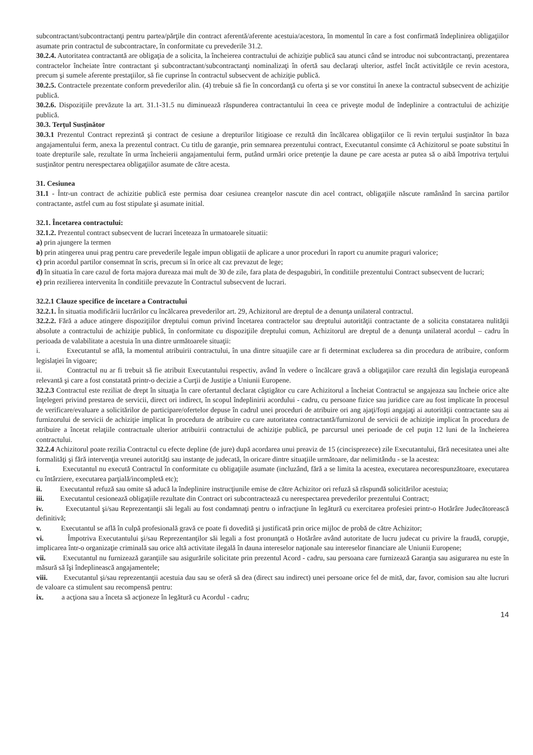subcontractant/subcontractanţi pentru partea/părţile din contract aferentă/aferente acestuia/acestora, în momentul în care a fost confirmată îndeplinirea obligaţiilor asumate prin contractul de subcontractare, în conformitate cu prevederile 31.2.
30.2.4. Autoritatea contractantă are obligaţia de a solicita, la încheierea contractului de achiziţie publică sau atunci când se introduc noi subcontractanţi, prezentarea contractelor încheiate între contractant şi subcontractant/subcontractanţi nominalizaţi în ofertă sau declaraţi ulterior, astfel încât activităţile ce revin acestora, precum şi sumele aferente prestaţiilor, să fie cuprinse în contractul subsecvent de achiziţie publică.
30.2.5. Contractele prezentate conform prevederilor alin. (4) trebuie să fie în concordanţă cu oferta şi se vor constitui în anexe la contractul subsecvent de achiziţie publică.
30.2.6. Dispoziţiile prevăzute la art. 31.1-31.5 nu diminuează răspunderea contractantului în ceea ce priveşte modul de îndeplinire a contractului de achiziţie publică.
30.3. Terţul Susţinător
30.3.1 Prezentul Contract reprezintă şi contract de cesiune a drepturilor litigioase ce rezultă din încălcarea obligaţiilor ce îi revin terţului susţinător în baza angajamentului ferm, anexa la prezentul contract. Cu titlu de garanţie, prin semnarea prezentului contract, Executantul consimte că Achizitorul se poate substitui în toate drepturile sale, rezultate în urma încheierii angajamentului ferm, putând urmări orice pretenţie la daune pe care acesta ar putea să o aibă împotriva terţului susţinător pentru nerespectarea obligaţiilor asumate de către acesta.
31. Cesiunea
31.1 - Într-un contract de achizitie publică este permisa doar cesiunea creanţelor nascute din acel contract, obligaţiile născute ramânând în sarcina partilor contractante, astfel cum au fost stipulate şi asumate initial.
32.1. Încetarea contractului:
32.1.2. Prezentul contract subsecvent de lucrari înceteaza în urmatoarele situatii:
a) prin ajungere la termen
b) prin atingerea unui prag pentru care prevederile legale impun obligatii de aplicare a unor proceduri în raport cu anumite praguri valorice;
c) prin acordul partilor consemnat în scris, precum si în orice alt caz prevazut de lege;
d) în situatia în care cazul de forta majora dureaza mai mult de 30 de zile, fara plata de despagubiri, în conditiile prezentului Contract subsecvent de lucrari;
e) prin rezilierea intervenita în conditiile prevazute în Contractul subsecvent de lucrari.
32.2.1 Clauze specifice de încetare a Contractului
32.2.1. În situatia modificării lucrărilor cu încălcarea prevederilor art. 29, Achizitorul are dreptul de a denunţa unilateral contractul.
32.2.2. Fără a aduce atingere dispoziţiilor dreptului comun privind încetarea contractelor sau dreptului autorităţii contractante de a solicita constatarea nulităţii absolute a contractului de achiziţie publică, în conformitate cu dispoziţiile dreptului comun, Achizitorul are dreptul de a denunţa unilateral acordul – cadru în perioada de valabilitate a acestuia în una dintre următoarele situaţii:
i. Executantul se află, la momentul atribuirii contractului, în una dintre situaţiile care ar fi determinat excluderea sa din procedura de atribuire, conform legislaţiei în vigoare;
ii. Contractul nu ar fi trebuit să fie atribuit Executantului respectiv, având în vedere o încălcare gravă a obligaţiilor care rezultă din legislaţia europeană relevantă şi care a fost constatată printr-o decizie a Curţii de Justiţie a Uniunii Europene.
32.2.3 Contractul este reziliat de drept în situaţia în care ofertantul declarat câştigător cu care Achizitorul a încheiat Contractul se angajeaza sau încheie orice alte înţelegeri privind prestarea de servicii, direct ori indirect, în scopul îndeplinirii acordului - cadru, cu persoane fizice sau juridice care au fost implicate în procesul de verificare/evaluare a solicitărilor de participare/ofertelor depuse în cadrul unei proceduri de atribuire ori ang ajaţi/foşti angajaţi ai autorităţii contractante sau ai furnizorului de servicii de achiziţie implicat în procedura de atribuire cu care autoritatea contractantă/furnizorul de servicii de achiziţie implicat în procedura de atribuire a încetat relaţiile contractuale ulterior atribuirii contractului de achiziţie publică, pe parcursul unei perioade de cel puţin 12 luni de la încheierea contractului.
32.2.4 Achizitorul poate rezilia Contractul cu efecte depline (de jure) după acordarea unui preaviz de 15 (cincisprezece) zile Executantului, fără necesitatea unei alte formalităţi şi fără intervenţia vreunei autorităţi sau instanţe de judecată, în oricare dintre situaţiile următoare, dar nelimitându - se la acestea:
i. Executantul nu execută Contractul în conformitate cu obligaţiile asumate (incluzând, fără a se limita la acestea, executarea necorespunzătoare, executarea cu întârziere, executarea parţială/incompletă etc);
ii. Executantul refuză sau omite să aducă la îndeplinire instrucţiunile emise de către Achizitor ori refuză să răspundă solicitărilor acestuia;
iii. Executantul cesionează obligaţiile rezultate din Contract ori subcontractează cu nerespectarea prevederilor prezentului Contract;
iv. Executantul şi/sau Reprezentanţii săi legali au fost condamnaţi pentru o infracţiune în legătură cu exercitarea profesiei printr-o Hotărâre Judecătorească definitivă;
v. Executantul se află în culpă profesională gravă ce poate fi dovedită şi justificată prin orice mijloc de probă de către Achizitor;
vi. Împotriva Executantului şi/sau Reprezentanţilor săi legali a fost pronunţată o Hotărâre având autoritate de lucru judecat cu privire la fraudă, corupţie, implicarea într-o organizaţie criminală sau orice altă activitate ilegală în dauna intereselor naţionale sau intereselor financiare ale Uniunii Europene;
vii. Executantul nu furnizează garanţiile sau asigurările solicitate prin prezentul Acord - cadru, sau persoana care furnizează Garanţia sau asigurarea nu este în măsură să îşi îndeplinească angajamentele;
viii. Executantul şi/sau reprezentanţii acestuia dau sau se oferă să dea (direct sau indirect) unei persoane orice fel de mită, dar, favor, comision sau alte lucruri de valoare ca stimulent sau recompensă pentru:
ix. a acţiona sau a înceta să acţioneze în legătură cu Acordul - cadru;
14